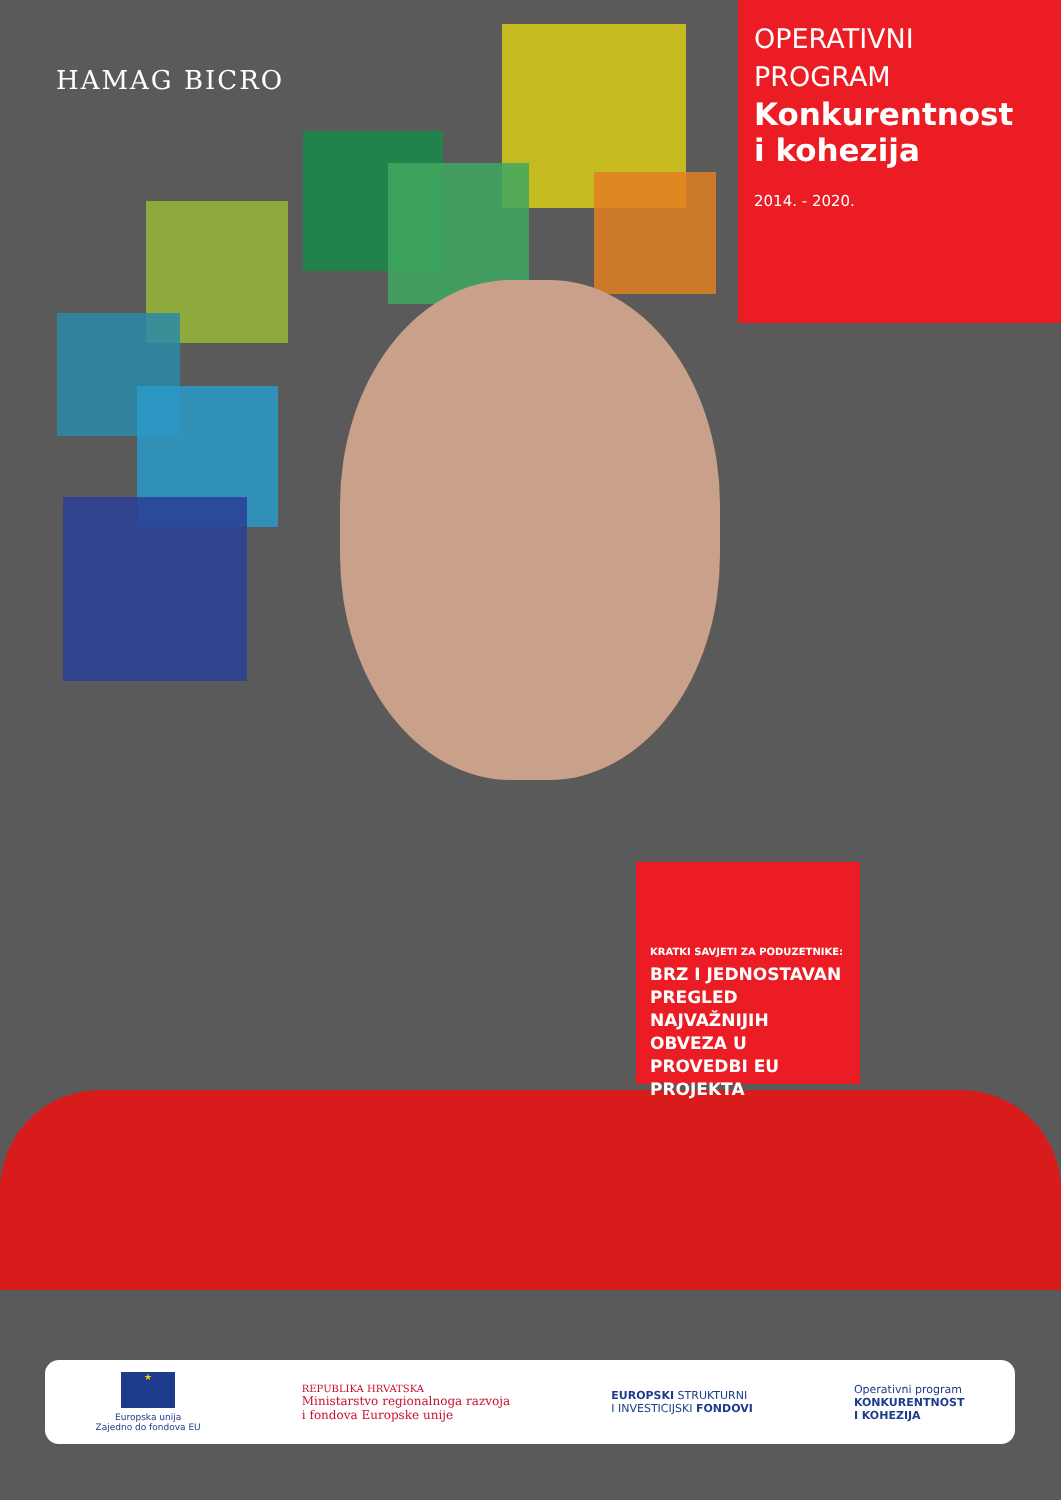HAMAG BICRO
OPERATIVNI
PROGRAM
Konkurentnost
i kohezija
2014. - 2020.
KRATKI SAVJETI ZA PODUZETNIKE:
BRZ I JEDNOSTAVAN PREGLED NAJVAŽNIJIH OBVEZA U PROVEDBI EU PROJEKTA
★
Europska unija
Zajedno do fondova EU
REPUBLIKA HRVATSKA
Ministarstvo regionalnoga razvoja
i fondova Europske unije
EUROPSKI STRUKTURNI
I INVESTICIJSKI FONDOVI
Operativni program
KONKURENTNOST
I KOHEZIJA